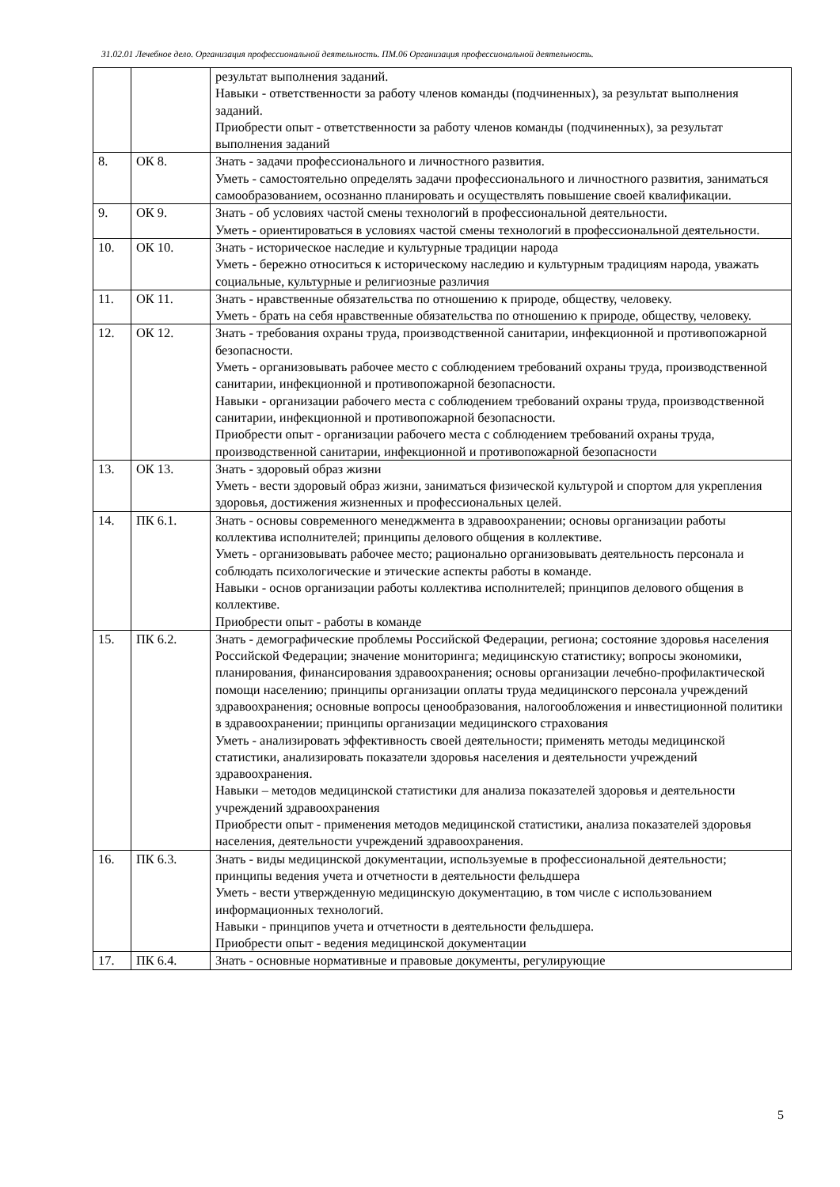31.02.01 Лечебное дело. Организация профессиональной деятельность. ПМ.06 Организация профессиональной деятельность.
| | | результат выполнения заданий. Навыки - ответственности за работу членов команды (подчиненных), за результат выполнения заданий. Приобрести опыт - ответственности за работу членов команды (подчиненных), за результат выполнения заданий |
| 8. | ОК 8. | Знать - задачи профессионального и личностного развития. Уметь - самостоятельно определять задачи профессионального и личностного развития, заниматься самообразованием, осознанно планировать и осуществлять повышение своей квалификации. |
| 9. | ОК 9. | Знать - об условиях частой смены технологий в профессиональной деятельности. Уметь - ориентироваться в условиях частой смены технологий в профессиональной деятельности. |
| 10. | ОК 10. | Знать - историческое наследие и культурные традиции народа Уметь - бережно относиться к историческому наследию и культурным традициям народа, уважать социальные, культурные и религиозные различия |
| 11. | ОК 11. | Знать - нравственные обязательства по отношению к природе, обществу, человеку. Уметь - брать на себя нравственные обязательства по отношению к природе, обществу, человеку. |
| 12. | ОК 12. | Знать - требования охраны труда, производственной санитарии, инфекционной и противопожарной безопасности. Уметь - организовывать рабочее место с соблюдением требований охраны труда, производственной санитарии, инфекционной и противопожарной безопасности. Навыки - организации рабочего места с соблюдением требований охраны труда, производственной санитарии, инфекционной и противопожарной безопасности. Приобрести опыт - организации рабочего места с соблюдением требований охраны труда, производственной санитарии, инфекционной и противопожарной безопасности |
| 13. | ОК 13. | Знать - здоровый образ жизни Уметь - вести здоровый образ жизни, заниматься физической культурой и спортом для укрепления здоровья, достижения жизненных и профессиональных целей. |
| 14. | ПК 6.1. | Знать - основы современного менеджмента в здравоохранении; основы организации работы коллектива исполнителей; принципы делового общения в коллективе. Уметь - организовывать рабочее место; рационально организовывать деятельность персонала и соблюдать психологические и этические аспекты работы в команде. Навыки - основ организации работы коллектива исполнителей; принципов делового общения в коллективе. Приобрести опыт - работы в команде |
| 15. | ПК 6.2. | Знать - демографические проблемы Российской Федерации, региона; состояние здоровья населения Российской Федерации; значение мониторинга; медицинскую статистику; вопросы экономики, планирования, финансирования здравоохранения; основы организации лечебно-профилактической помощи населению; принципы организации оплаты труда медицинского персонала учреждений здравоохранения; основные вопросы ценообразования, налогообложения и инвестиционной политики в здравоохранении; принципы организации медицинского страхования Уметь - анализировать эффективность своей деятельности; применять методы медицинской статистики, анализировать показатели здоровья населения и деятельности учреждений здравоохранения. Навыки – методов медицинской статистики для анализа показателей здоровья и деятельности учреждений здравоохранения Приобрести опыт - применения методов медицинской статистики, анализа показателей здоровья населения, деятельности учреждений здравоохранения. |
| 16. | ПК 6.3. | Знать - виды медицинской документации, используемые в профессиональной деятельности; принципы ведения учета и отчетности в деятельности фельдшера Уметь - вести утвержденную медицинскую документацию, в том числе с использованием информационных технологий. Навыки - принципов учета и отчетности в деятельности фельдшера. Приобрести опыт - ведения медицинской документации |
| 17. | ПК 6.4. | Знать - основные нормативные и правовые документы, регулирующие |
5